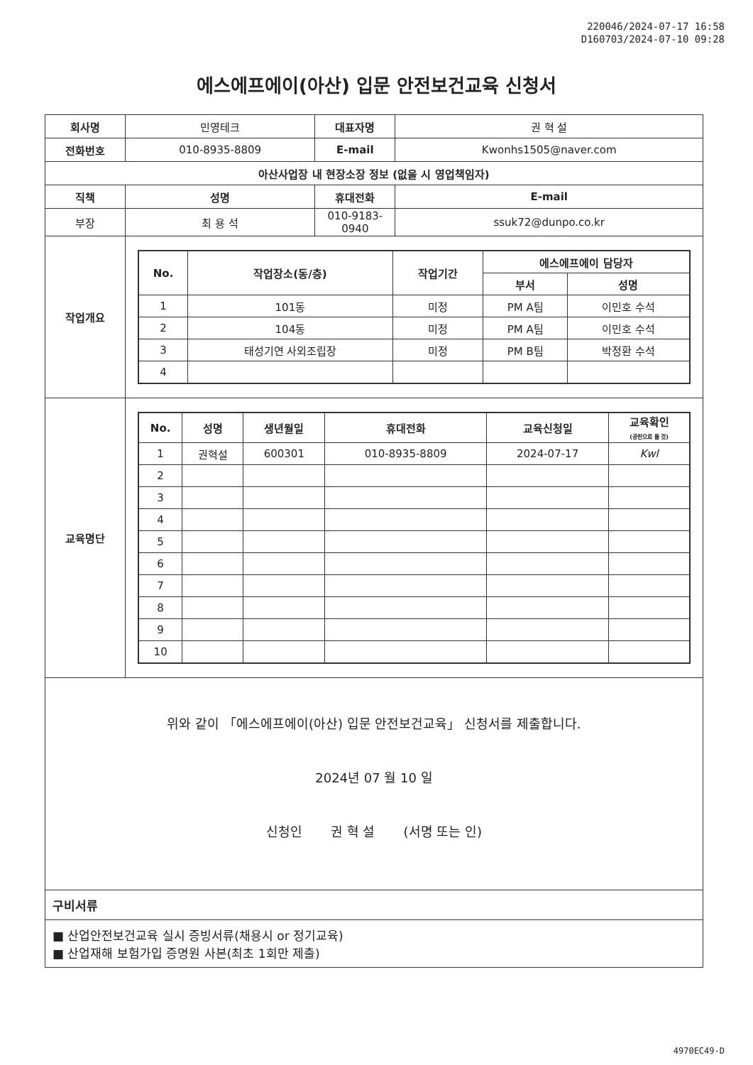220046/2024-07-17 16:58
D160703/2024-07-10 09:28
에스에프에이(아산) 입문 안전보건교육 신청서
| 회사명 | 민영테크 | | 대표자명 | 권 혁 설 |
| 전화번호 | 010-8935-8809 | | E-mail | Kwonhs1505@naver.com |
| 아산사업장 내 현장소장 정보 (없을 시 영업책임자) | | | | |
| 직책 | | 성명 | 휴대전화 | E-mail |
| 부장 | | 최 용 석 | 010-9183-0940 | ssuk72@dunpo.co.kr |
| 작업개요 | / No. / 작업장소(동/층) / 작업기간 / 에스에프에이 담당자 / / / --- / --- / --- / --- / --- / / / / / 부서 / 성명 / / 1 / 101동 / 미정 / PM A팀 / 이민호 수석 / / 2 / 104동 / 미정 / PM A팀 / 이민호 수석 / / 3 / 태성기연 사외조립장 / 미정 / PM B팀 / 박정환 수석 / / 4 / / / / / | | | |
| 교육명단 | / No. / 성명 / 생년월일 / 휴대전화 / 교육신청일 / 교육확인 (공란으로 둘 것) / / --- / --- / --- / --- / --- / --- / / 1 / 권혁설 / 600301 / 010-8935-8809 / 2024-07-17 / Kwl / / 2 / / / / / / / 3 / / / / / / / 4 / / / / / / / 5 / / / / / / / 6 / / / / / / / 7 / / / / / / / 8 / / / / / / / 9 / / / / / / / 10 / / / / / / | | | |
위와 같이 「에스에프에이(아산) 입문 안전보건교육」 신청서를 제출합니다.
2024년 07 월 10 일
신청인 권 혁 설 (서명 또는 인)
구비서류
■ 산업안전보건교육 실시 증빙서류(채용시 or 정기교육)
■ 산업재해 보험가입 증명원 사본(최초 1회만 제출)
4970EC49-D